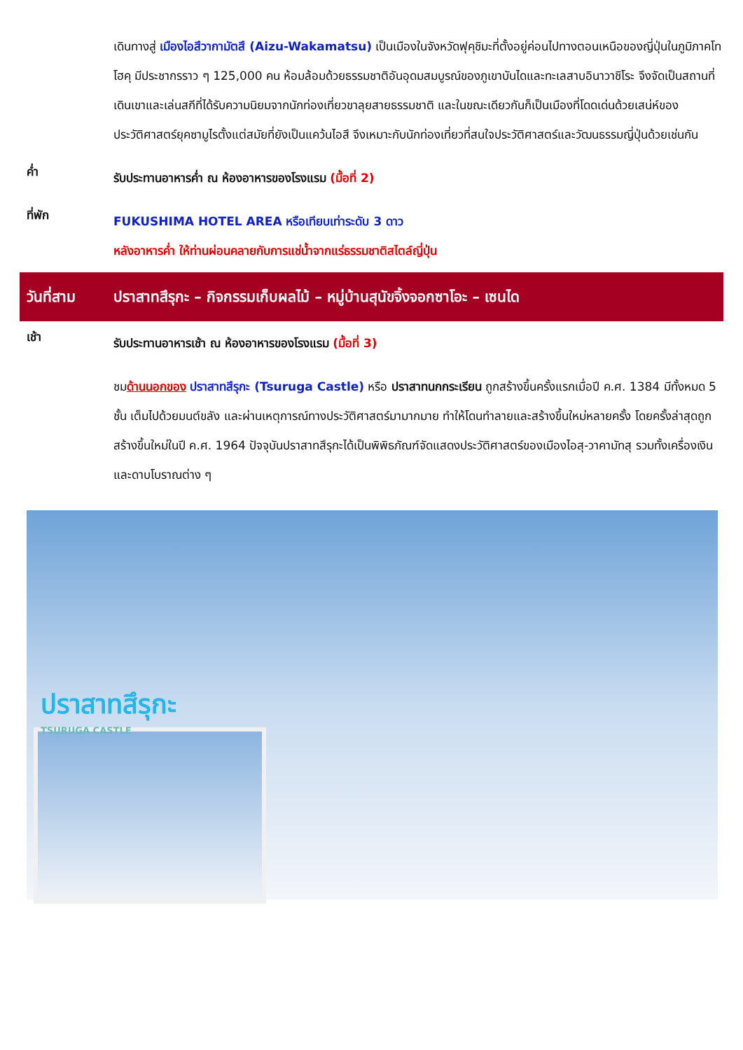เดินทางสู่ เมืองไอสึวากามัตสึ (Aizu-Wakamatsu) เป็นเมืองในจังหวัดฟุคุชิมะที่ตั้งอยู่ค่อนไปทางตอนเหนือของญี่ปุ่นในภูมิภาคโทโฮคุ มีประชากรราว ๆ 125,000 คน ห้อมล้อมด้วยธรรมชาติอันอุดมสมบูรณ์ของภูเขาบันไดและทะเลสาบอินาวาชิโระ จึงจัดเป็นสถานที่เดินเขาและเล่นสกีที่ได้รับความนิยมจากนักท่องเที่ยวขาลุยสายธรรมชาติ และในขณะเดียวกันก็เป็นเมืองที่โดดเด่นด้วยเสน่ห์ของประวัติศาสตร์ยุคซามูไรตั้งแต่สมัยที่ยังเป็นแคว้นไอสึ จึงเหมาะกับนักท่องเที่ยวที่สนใจประวัติศาสตร์และวัฒนธรรมญี่ปุ่นด้วยเช่นกัน
ค่ำ
รับประทานอาหารค่ำ ณ ห้องอาหารของโรงแรม (มื้อที่ 2)
ที่พัก
FUKUSHIMA HOTEL AREA หรือเทียบเท่าระดับ 3 ดาว
หลังอาหารค่ำ ให้ท่านผ่อนคลายกับการแช่น้ำจากแร่ธรรมชาติสไตล์ญี่ปุ่น
วันที่สาม
ปราสาทสึรุกะ – กิจกรรมเก็บผลไม้ – หมู่บ้านสุนัขจิ้งจอกซาโอะ – เซนได
เช้า
รับประทานอาหารเช้า ณ ห้องอาหารของโรงแรม (มื้อที่ 3)
ชมด้านนอกของ ปราสาทสึรุกะ (Tsuruga Castle) หรือ ปราสาทนกกระเรียน ถูกสร้างขึ้นครั้งแรกเมื่อปี ค.ศ. 1384 มีทั้งหมด 5 ชั้น เต็มไปด้วยมนต์ขลัง และผ่านเหตุการณ์ทางประวัติศาสตร์มามากมาย ทำให้โดนทำลายและสร้างขึ้นใหม่หลายครั้ง โดยครั้งล่าสุดถูกสร้างขึ้นใหม่ในปี ค.ศ. 1964 ปัจจุบันปราสาทสึรุกะได้เป็นพิพิธภัณฑ์จัดแสดงประวัติศาสตร์ของเมืองไอสุ-วาคามัทสุ รวมทั้งเครื่องเงินและดาบโบราณต่าง ๆ
ปราสาทสึรุกะ
TSURUGA CASTLE